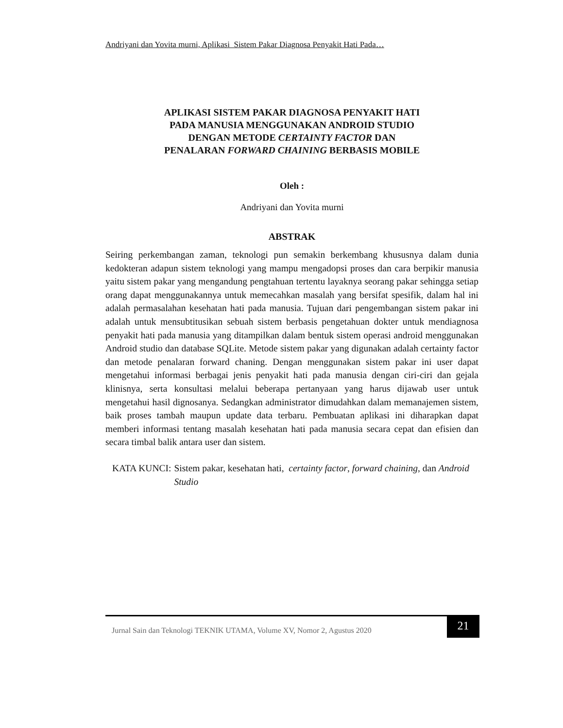Andriyani dan Yovita murni, Aplikasi Sistem Pakar Diagnosa Penyakit Hati Pada…
APLIKASI SISTEM PAKAR DIAGNOSA PENYAKIT HATI
PADA MANUSIA MENGGUNAKAN ANDROID STUDIO
DENGAN METODE CERTAINTY FACTOR DAN
PENALARAN FORWARD CHAINING BERBASIS MOBILE
Oleh :
Andriyani dan Yovita murni
ABSTRAK
Seiring perkembangan zaman, teknologi pun semakin berkembang khususnya dalam dunia kedokteran adapun sistem teknologi yang mampu mengadopsi proses dan cara berpikir manusia yaitu sistem pakar yang mengandung pengtahuan tertentu layaknya seorang pakar sehingga setiap orang dapat menggunakannya untuk memecahkan masalah yang bersifat spesifik, dalam hal ini adalah permasalahan kesehatan hati pada manusia. Tujuan dari pengembangan sistem pakar ini adalah untuk mensubtitusikan sebuah sistem berbasis pengetahuan dokter untuk mendiagnosa penyakit hati pada manusia yang ditampilkan dalam bentuk sistem operasi android menggunakan Android studio dan database SQLite. Metode sistem pakar yang digunakan adalah certainty factor dan metode penalaran forward chaning. Dengan menggunakan sistem pakar ini user dapat mengetahui informasi berbagai jenis penyakit hati pada manusia dengan ciri-ciri dan gejala klinisnya, serta konsultasi melalui beberapa pertanyaan yang harus dijawab user untuk mengetahui hasil dignosanya. Sedangkan administrator dimudahkan dalam memanajemen sistem, baik proses tambah maupun update data terbaru. Pembuatan aplikasi ini diharapkan dapat memberi informasi tentang masalah kesehatan hati pada manusia secara cepat dan efisien dan secara timbal balik antara user dan sistem.
KATA KUNCI: Sistem pakar, kesehatan hati, certainty factor, forward chaining, dan Android Studio
Jurnal Sain dan Teknologi TEKNIK UTAMA, Volume XV, Nomor 2, Agustus 2020
21